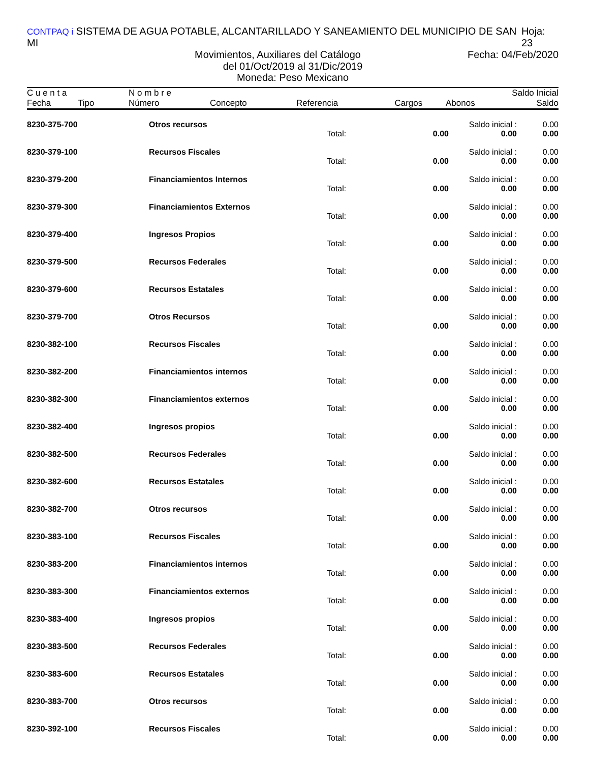CONTPAQ i SISTEMA DE AGUA POTABLE, ALCANTARILLADO Y SANEAMIENTO DEL MUNICIPIO DE SAN MI Hoja: 23
Movimientos, Auxiliares del Catálogo Fecha: 04/Feb/2020
del 01/Oct/2019 al 31/Dic/2019
Moneda: Peso Mexicano
| C u e n t a | | N o m b r e | | | | | Saldo Inicial |
| --- | --- | --- | --- | --- | --- | --- | --- |
| Fecha | Tipo | Número | Concepto | Referencia | Cargos | Abonos | Saldo |
| 8230-375-700 | Otros recursos | | | Saldo inicial : | 0.00 |
| | | Total: | 0.00 | 0.00 | 0.00 |
| 8230-379-100 | Recursos Fiscales | | | Saldo inicial : | 0.00 |
| | | Total: | 0.00 | 0.00 | 0.00 |
| 8230-379-200 | Financiamientos Internos | | | Saldo inicial : | 0.00 |
| | | Total: | 0.00 | 0.00 | 0.00 |
| 8230-379-300 | Financiamientos Externos | | | Saldo inicial : | 0.00 |
| | | Total: | 0.00 | 0.00 | 0.00 |
| 8230-379-400 | Ingresos Propios | | | Saldo inicial : | 0.00 |
| | | Total: | 0.00 | 0.00 | 0.00 |
| 8230-379-500 | Recursos Federales | | | Saldo inicial : | 0.00 |
| | | Total: | 0.00 | 0.00 | 0.00 |
| 8230-379-600 | Recursos Estatales | | | Saldo inicial : | 0.00 |
| | | Total: | 0.00 | 0.00 | 0.00 |
| 8230-379-700 | Otros Recursos | | | Saldo inicial : | 0.00 |
| | | Total: | 0.00 | 0.00 | 0.00 |
| 8230-382-100 | Recursos Fiscales | | | Saldo inicial : | 0.00 |
| | | Total: | 0.00 | 0.00 | 0.00 |
| 8230-382-200 | Financiamientos internos | | | Saldo inicial : | 0.00 |
| | | Total: | 0.00 | 0.00 | 0.00 |
| 8230-382-300 | Financiamientos externos | | | Saldo inicial : | 0.00 |
| | | Total: | 0.00 | 0.00 | 0.00 |
| 8230-382-400 | Ingresos propios | | | Saldo inicial : | 0.00 |
| | | Total: | 0.00 | 0.00 | 0.00 |
| 8230-382-500 | Recursos Federales | | | Saldo inicial : | 0.00 |
| | | Total: | 0.00 | 0.00 | 0.00 |
| 8230-382-600 | Recursos Estatales | | | Saldo inicial : | 0.00 |
| | | Total: | 0.00 | 0.00 | 0.00 |
| 8230-382-700 | Otros recursos | | | Saldo inicial : | 0.00 |
| | | Total: | 0.00 | 0.00 | 0.00 |
| 8230-383-100 | Recursos Fiscales | | | Saldo inicial : | 0.00 |
| | | Total: | 0.00 | 0.00 | 0.00 |
| 8230-383-200 | Financiamientos internos | | | Saldo inicial : | 0.00 |
| | | Total: | 0.00 | 0.00 | 0.00 |
| 8230-383-300 | Financiamientos externos | | | Saldo inicial : | 0.00 |
| | | Total: | 0.00 | 0.00 | 0.00 |
| 8230-383-400 | Ingresos propios | | | Saldo inicial : | 0.00 |
| | | Total: | 0.00 | 0.00 | 0.00 |
| 8230-383-500 | Recursos Federales | | | Saldo inicial : | 0.00 |
| | | Total: | 0.00 | 0.00 | 0.00 |
| 8230-383-600 | Recursos Estatales | | | Saldo inicial : | 0.00 |
| | | Total: | 0.00 | 0.00 | 0.00 |
| 8230-383-700 | Otros recursos | | | Saldo inicial : | 0.00 |
| | | Total: | 0.00 | 0.00 | 0.00 |
| 8230-392-100 | Recursos Fiscales | | | Saldo inicial : | 0.00 |
| | | Total: | 0.00 | 0.00 | 0.00 |